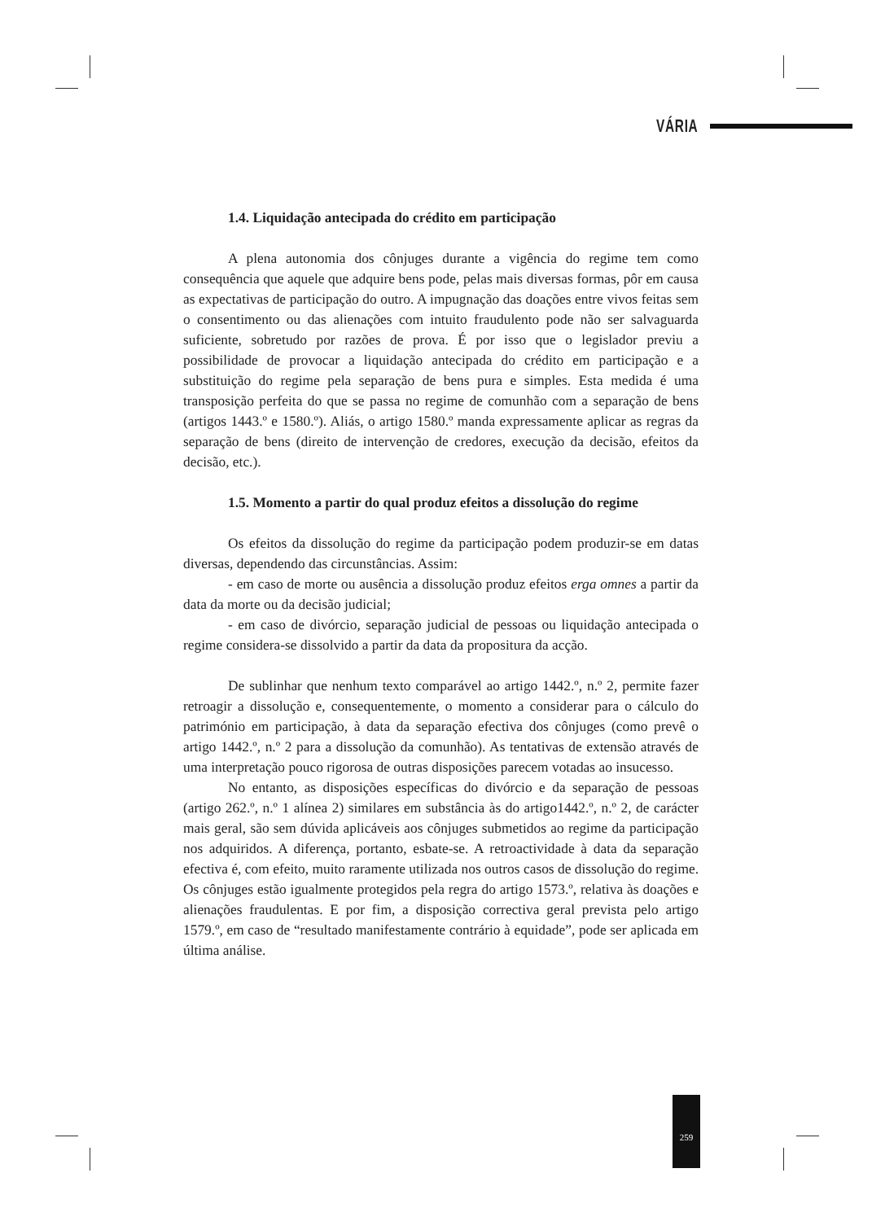VÁRIA
1.4. Liquidação antecipada do crédito em participação
A plena autonomia dos cônjuges durante a vigência do regime tem como consequência que aquele que adquire bens pode, pelas mais diversas formas, pôr em causa as expectativas de participação do outro. A impugnação das doações entre vivos feitas sem o consentimento ou das alienações com intuito fraudulento pode não ser salvaguarda suficiente, sobretudo por razões de prova. É por isso que o legislador previu a possibilidade de provocar a liquidação antecipada do crédito em participação e a substituição do regime pela separação de bens pura e simples. Esta medida é uma transposição perfeita do que se passa no regime de comunhão com a separação de bens (artigos 1443.º e 1580.º). Aliás, o artigo 1580.º manda expressamente aplicar as regras da separação de bens (direito de intervenção de credores, execução da decisão, efeitos da decisão, etc.).
1.5. Momento a partir do qual produz efeitos a dissolução do regime
Os efeitos da dissolução do regime da participação podem produzir-se em datas diversas, dependendo das circunstâncias. Assim:
- em caso de morte ou ausência a dissolução produz efeitos erga omnes a partir da data da morte ou da decisão judicial;
- em caso de divórcio, separação judicial de pessoas ou liquidação antecipada o regime considera-se dissolvido a partir da data da propositura da acção.
De sublinhar que nenhum texto comparável ao artigo 1442.º, n.º 2, permite fazer retroagir a dissolução e, consequentemente, o momento a considerar para o cálculo do património em participação, à data da separação efectiva dos cônjuges (como prevê o artigo 1442.º, n.º 2 para a dissolução da comunhão). As tentativas de extensão através de uma interpretação pouco rigorosa de outras disposições parecem votadas ao insucesso.
No entanto, as disposições específicas do divórcio e da separação de pessoas (artigo 262.º, n.º 1 alínea 2) similares em substância às do artigo1442.º, n.º 2, de carácter mais geral, são sem dúvida aplicáveis aos cônjuges submetidos ao regime da participação nos adquiridos. A diferença, portanto, esbate-se. A retroactividade à data da separação efectiva é, com efeito, muito raramente utilizada nos outros casos de dissolução do regime. Os cônjuges estão igualmente protegidos pela regra do artigo 1573.º, relativa às doações e alienações fraudulentas. E por fim, a disposição correctiva geral prevista pelo artigo 1579.º, em caso de “resultado manifestamente contrário à equidade”, pode ser aplicada em última análise.
259